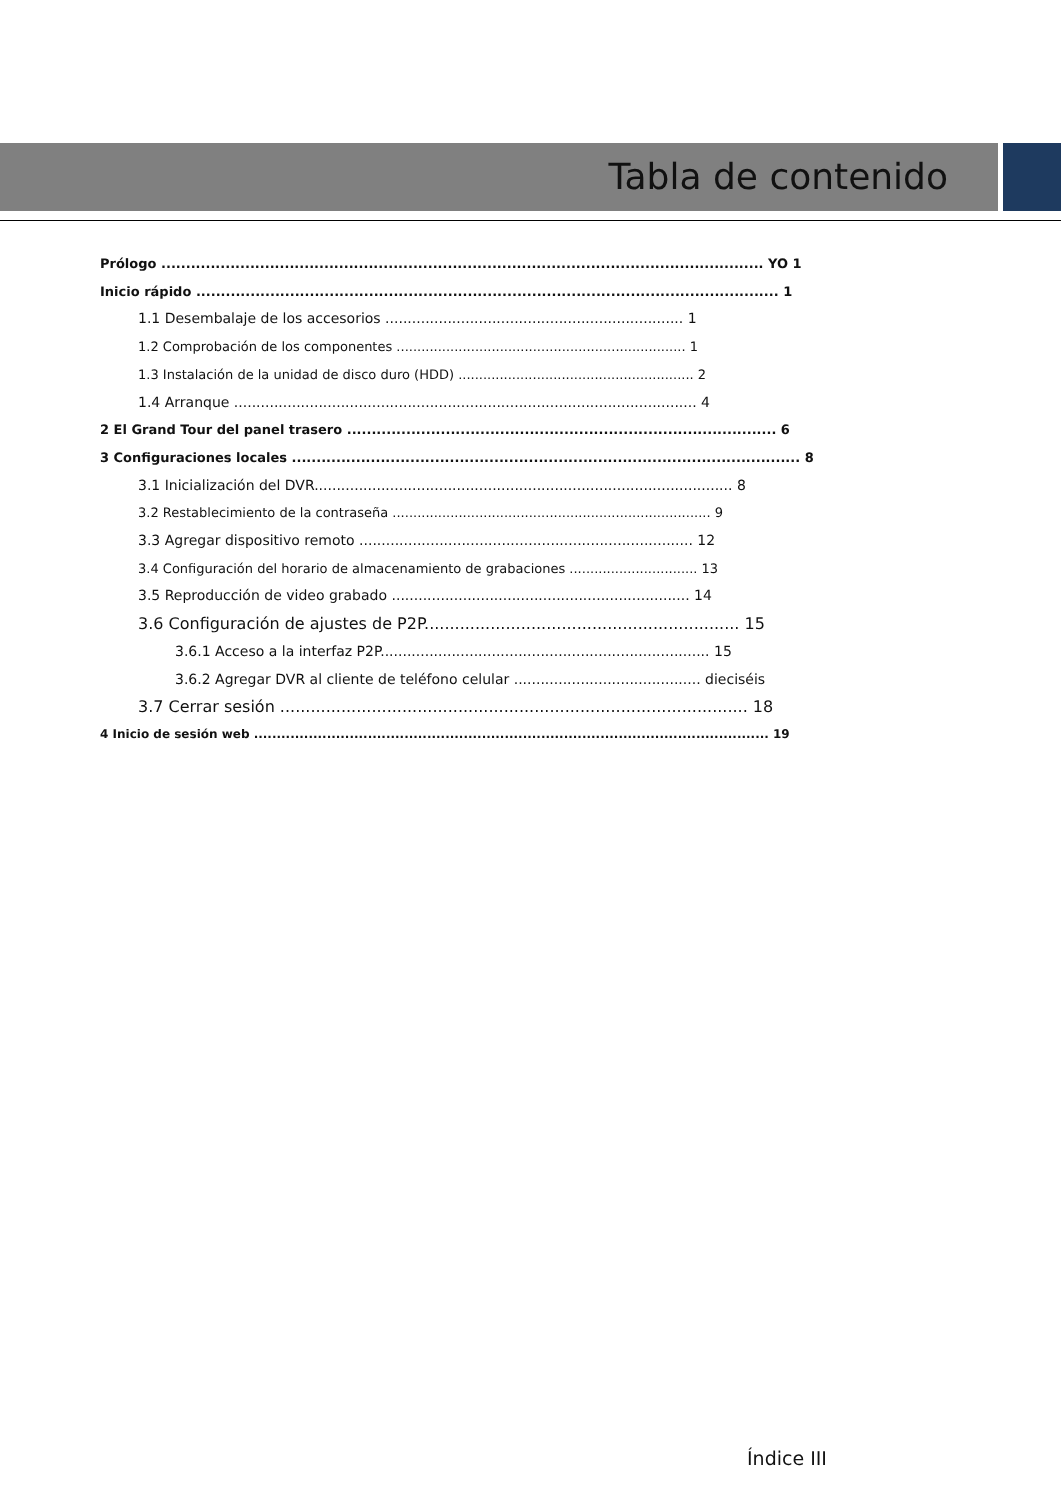Tabla de contenido
Prólogo .......................................................................................................................... YO 1
Inicio rápido ...................................................................................................................... 1
1.1 Desembalaje de los accesorios ................................................................... 1
1.2 Comprobación de los componentes ...................................................................... 1
1.3 Instalación de la unidad de disco duro (HDD) ......................................................... 2
1.4 Arranque ........................................................................................................ 4
2 El Grand Tour del panel trasero ....................................................................................... 6
3 Configuraciones locales ....................................................................................................... 8
3.1 Inicialización del DVR.............................................................................................. 8
3.2 Restablecimiento de la contraseña ............................................................................. 9
3.3 Agregar dispositivo remoto ........................................................................... 12
3.4 Configuración del horario de almacenamiento de grabaciones ............................... 13
3.5 Reproducción de video grabado ................................................................... 14
3.6 Configuración de ajustes de P2P.............................................................. 15
3.6.1 Acceso a la interfaz P2P.......................................................................... 15
3.6.2 Agregar DVR al cliente de teléfono celular .......................................... dieciséis
3.7 Cerrar sesión ............................................................................................ 18
4 Inicio de sesión web ................................................................................................................. 19
Índice III